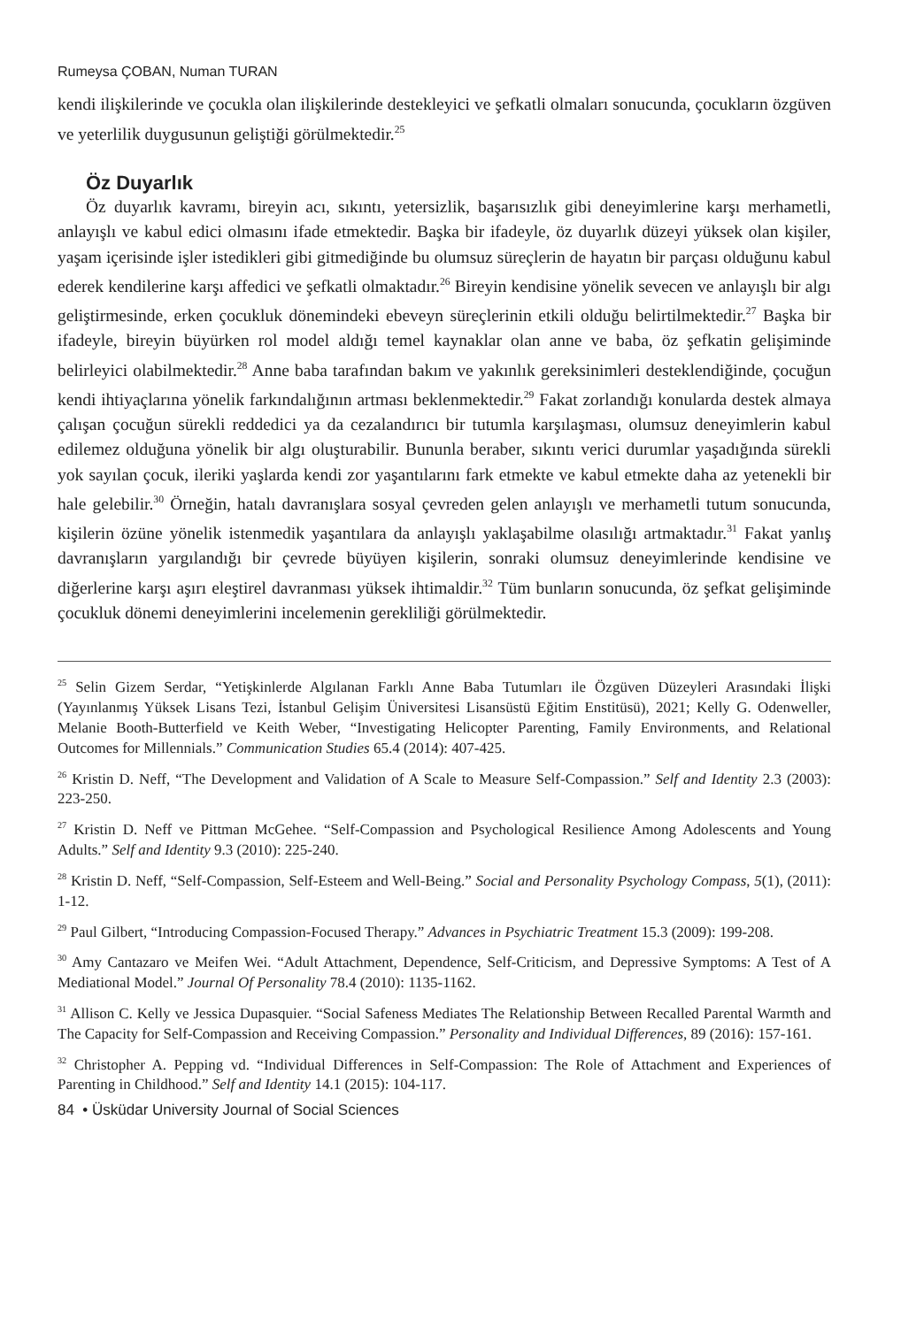Rumeysa ÇOBAN, Numan TURAN
kendi ilişkilerinde ve çocukla olan ilişkilerinde destekleyici ve şefkatli olmaları sonucunda, çocukların özgüven ve yeterlilik duygusunun geliştiği görülmektedir.<sup>25</sup>
Öz Duyarlık
Öz duyarlık kavramı, bireyin acı, sıkıntı, yetersizlik, başarısızlık gibi deneyimlerine karşı merhametli, anlayışlı ve kabul edici olmasını ifade etmektedir. Başka bir ifadeyle, öz duyarlık düzeyi yüksek olan kişiler, yaşam içerisinde işler istedikleri gibi gitmediğinde bu olumsuz süreçlerin de hayatın bir parçası olduğunu kabul ederek kendilerine karşı affedici ve şefkatli olmaktadır.<sup>26</sup> Bireyin kendisine yönelik sevecen ve anlayışlı bir algı geliştirmesinde, erken çocukluk dönemindeki ebeveyn süreçlerinin etkili olduğu belirtilmektedir.<sup>27</sup> Başka bir ifadeyle, bireyin büyürken rol model aldığı temel kaynaklar olan anne ve baba, öz şefkatin gelişiminde belirleyici olabilmektedir.<sup>28</sup> Anne baba tarafından bakım ve yakınlık gereksinimleri desteklendiğinde, çocuğun kendi ihtiyaçlarına yönelik farkındalığının artması beklenmektedir.<sup>29</sup> Fakat zorlandığı konularda destek almaya çalışan çocuğun sürekli reddedici ya da cezalandırıcı bir tutumla karşılaşması, olumsuz deneyimlerin kabul edilemez olduğuna yönelik bir algı oluşturabilir. Bununla beraber, sıkıntı verici durumlar yaşadığında sürekli yok sayılan çocuk, ileriki yaşlarda kendi zor yaşantılarını fark etmekte ve kabul etmekte daha az yetenekli bir hale gelebilir.<sup>30</sup> Örneğin, hatalı davranışlara sosyal çevreden gelen anlayışlı ve merhametli tutum sonucunda, kişilerin özüne yönelik istenmedik yaşantılara da anlayışlı yaklaşabilme olasılığı artmaktadır.<sup>31</sup> Fakat yanlış davranışların yargılandığı bir çevrede büyüyen kişilerin, sonraki olumsuz deneyimlerinde kendisine ve diğerlerine karşı aşırı eleştirel davranması yüksek ihtimaldir.<sup>32</sup> Tüm bunların sonucunda, öz şefkat gelişiminde çocukluk dönemi deneyimlerini incelemenin gerekliliği görülmektedir.
<sup>25</sup> Selin Gizem Serdar, “Yetişkinlerde Algılanan Farklı Anne Baba Tutumları ile Özgüven Düzeyleri Arasındaki İlişki (Yayınlanmış Yüksek Lisans Tezi, İstanbul Gelişim Üniversitesi Lisansüstü Eğitim Enstitüsü), 2021; Kelly G. Odenweller, Melanie Booth-Butterfield ve Keith Weber, “Investigating Helicopter Parenting, Family Environments, and Relational Outcomes for Millennials.” Communication Studies 65.4 (2014): 407-425.
<sup>26</sup> Kristin D. Neff, “The Development and Validation of A Scale to Measure Self-Compassion.” Self and Identity 2.3 (2003): 223-250.
<sup>27</sup> Kristin D. Neff ve Pittman McGehee. “Self-Compassion and Psychological Resilience Among Adolescents and Young Adults.” Self and Identity 9.3 (2010): 225-240.
<sup>28</sup> Kristin D. Neff, “Self-Compassion, Self-Esteem and Well-Being.” Social and Personality Psychology Compass, 5(1), (2011): 1-12.
<sup>29</sup> Paul Gilbert, “Introducing Compassion-Focused Therapy.” Advances in Psychiatric Treatment 15.3 (2009): 199-208.
<sup>30</sup> Amy Cantazaro ve Meifen Wei. “Adult Attachment, Dependence, Self-Criticism, and Depressive Symptoms: A Test of A Mediational Model.” Journal Of Personality 78.4 (2010): 1135-1162.
<sup>31</sup> Allison C. Kelly ve Jessica Dupasquier. “Social Safeness Mediates The Relationship Between Recalled Parental Warmth and The Capacity for Self-Compassion and Receiving Compassion.” Personality and Individual Differences, 89 (2016): 157-161.
<sup>32</sup> Christopher A. Pepping vd. “Individual Differences in Self-Compassion: The Role of Attachment and Experiences of Parenting in Childhood.” Self and Identity 14.1 (2015): 104-117.
84 • Üsküdar University Journal of Social Sciences